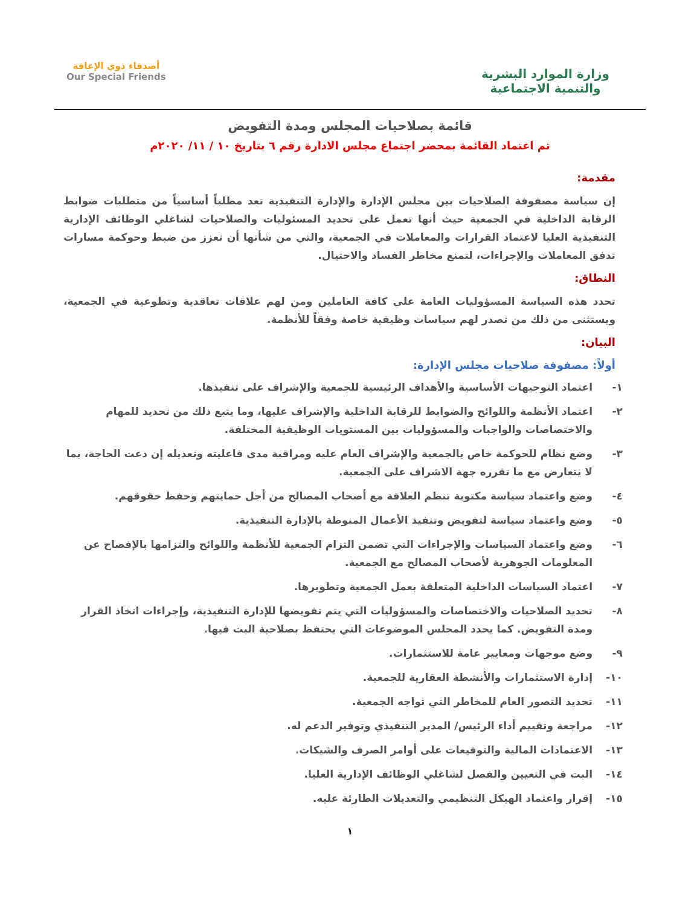وزارة الموارد البشرية
والتنمية الاجتماعية
أصدقاء ذوي الإعاقة
Our Special Friends
قائمة بصلاحيات المجلس ومدة التفويض
تم اعتماد القائمة بمحضر اجتماع مجلس الادارة رقم ٦ بتاريخ ١٠ / ١١/ ٢٠٢٠م
مقدمة:
إن سياسة مصفوفة الصلاحيات بين مجلس الإدارة والإدارة التنفيذية تعد مطلباً أساسياً من متطلبات ضوابط الرقابة الداخلية في الجمعية حيث أنها تعمل على تحديد المسئوليات والصلاحيات لشاغلي الوظائف الإدارية التنفيذية العليا لاعتماد القرارات والمعاملات في الجمعية، والتي من شأنها أن تعزز من ضبط وحوكمة مسارات تدفق المعاملات والإجراءات، لتمنع مخاطر الفساد والاحتيال.
النطاق:
تحدد هذه السياسة المسؤوليات العامة على كافة العاملين ومن لهم علاقات تعاقدية وتطوعية في الجمعية، ويستثنى من ذلك من تصدر لهم سياسات وظيفية خاصة وفقاً للأنظمة.
البيان:
أولاً: مصفوفة صلاحيات مجلس الإدارة:
١- اعتماد التوجيهات الأساسية والأهداف الرئيسية للجمعية والإشراف على تنفيذها.
٢- اعتماد الأنظمة واللوائح والضوابط للرقابة الداخلية والإشراف عليها، وما يتبع ذلك من تحديد للمهام والاختصاصات والواجبات والمسؤوليات بين المستويات الوظيفية المختلفة.
٣- وضع نظام للحوكمة خاص بالجمعية والإشراف العام عليه ومراقبة مدى فاعليته وتعديله إن دعت الحاجة، بما لا يتعارض مع ما تقرره جهة الاشراف على الجمعية.
٤- وضع واعتماد سياسة مكتوبة تنظم العلاقة مع أصحاب المصالح من أجل حمايتهم وحفظ حقوقهم.
٥- وضع واعتماد سياسة لتفويض وتنفيذ الأعمال المنوطة بالإدارة التنفيذية.
٦- وضع واعتماد السياسات والإجراءات التي تضمن التزام الجمعية للأنظمة واللوائح والتزامها بالإفصاح عن المعلومات الجوهرية لأصحاب المصالح مع الجمعية.
٧- اعتماد السياسات الداخلية المتعلقة بعمل الجمعية وتطويرها.
٨- تحديد الصلاحيات والاختصاصات والمسؤوليات التي يتم تفويضها للإدارة التنفيذية، وإجراءات اتخاذ القرار ومدة التفويض. كما يحدد المجلس الموضوعات التي يحتفظ بصلاحية البت فيها.
٩- وضع موجهات ومعايير عامة للاستثمارات.
١٠- إدارة الاستثمارات والأنشطة العقارية للجمعية.
١١- تحديد التصور العام للمخاطر التي تواجه الجمعية.
١٢- مراجعة وتقييم أداء الرئيس/ المدير التنفيذي وتوفير الدعم له.
١٣- الاعتمادات المالية والتوقيعات على أوامر الصرف والشيكات.
١٤- البت في التعيين والفصل لشاغلي الوظائف الإدارية العليا.
١٥- إقرار واعتماد الهيكل التنظيمي والتعديلات الطارئة عليه.
١